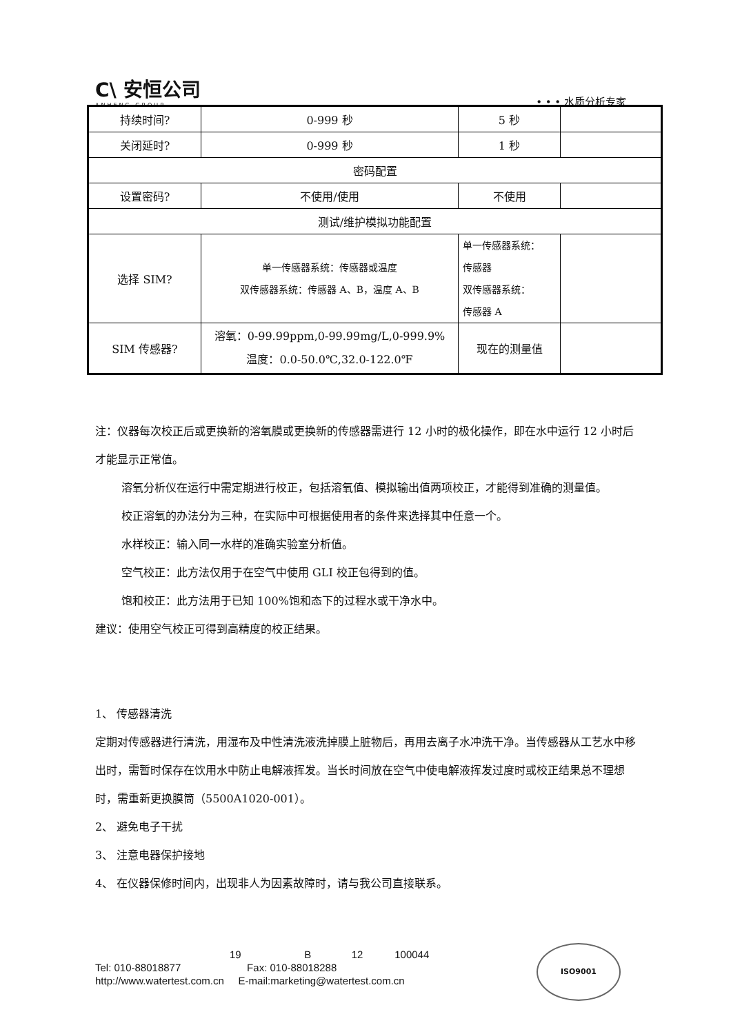C\ 安恒公司
ANHENG GROUP
• • • 水质分析专家
| 持续时间? | 0-999 秒 | 5 秒 | |
| 关闭延时? | 0-999 秒 | 1 秒 | |
| 密码配置 | | | |
| 设置密码? | 不使用/使用 | 不使用 | |
| 测试/维护模拟功能配置 | | | |
| 选择 SIM? | 单一传感器系统：传感器或温度 双传感器系统：传感器 A、B，温度 A、B | 单一传感器系统： 传感器 双传感器系统： 传感器 A | |
| SIM 传感器? | 溶氧：0-99.99ppm,0-99.99mg/L,0-999.9% 温度：0.0-50.0℃,32.0-122.0℉ | 现在的测量值 | |
注：仪器每次校正后或更换新的溶氧膜或更换新的传感器需进行 12 小时的极化操作，即在水中运行 12 小时后才能显示正常值。
溶氧分析仪在运行中需定期进行校正，包括溶氧值、模拟输出值两项校正，才能得到准确的测量值。
校正溶氧的办法分为三种，在实际中可根据使用者的条件来选择其中任意一个。
水样校正：输入同一水样的准确实验室分析值。
空气校正：此方法仅用于在空气中使用 GLI 校正包得到的值。
饱和校正：此方法用于已知 100%饱和态下的过程水或干净水中。
建议：使用空气校正可得到高精度的校正结果。
1、 传感器清洗
定期对传感器进行清洗，用湿布及中性清洗液洗掉膜上脏物后，再用去离子水冲洗干净。当传感器从工艺水中移出时，需暂时保存在饮用水中防止电解液挥发。当长时间放在空气中使电解液挥发过度时或校正结果总不理想时，需重新更换膜筒（5500A1020-001）。
2、 避免电子干扰
3、 注意电器保护接地
4、 在仪器保修时间内，出现非人为因素故障时，请与我公司直接联系。
19 B 12 100044
Tel: 010-88018877 Fax: 010-88018288
http://www.watertest.com.cn E-mail:marketing@watertest.com.cn
ISO9001